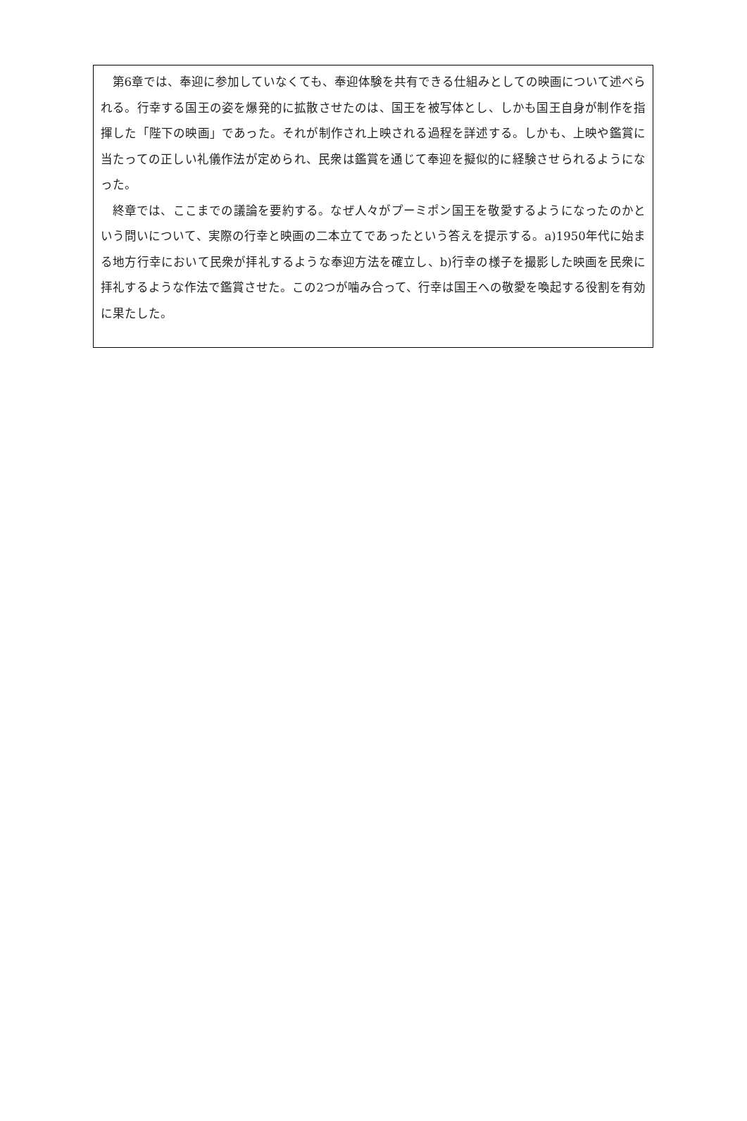第6章では、奉迎に参加していなくても、奉迎体験を共有できる仕組みとしての映画について述べられる。行幸する国王の姿を爆発的に拡散させたのは、国王を被写体とし、しかも国王自身が制作を指揮した「陛下の映画」であった。それが制作され上映される過程を詳述する。しかも、上映や鑑賞に当たっての正しい礼儀作法が定められ、民衆は鑑賞を通じて奉迎を擬似的に経験させられるようになった。
終章では、ここまでの議論を要約する。なぜ人々がプーミポン国王を敬愛するようになったのかという問いについて、実際の行幸と映画の二本立てであったという答えを提示する。a)1950年代に始まる地方行幸において民衆が拝礼するような奉迎方法を確立し、b)行幸の様子を撮影した映画を民衆に拝礼するような作法で鑑賞させた。この2つが噛み合って、行幸は国王への敬愛を喚起する役割を有効に果たした。